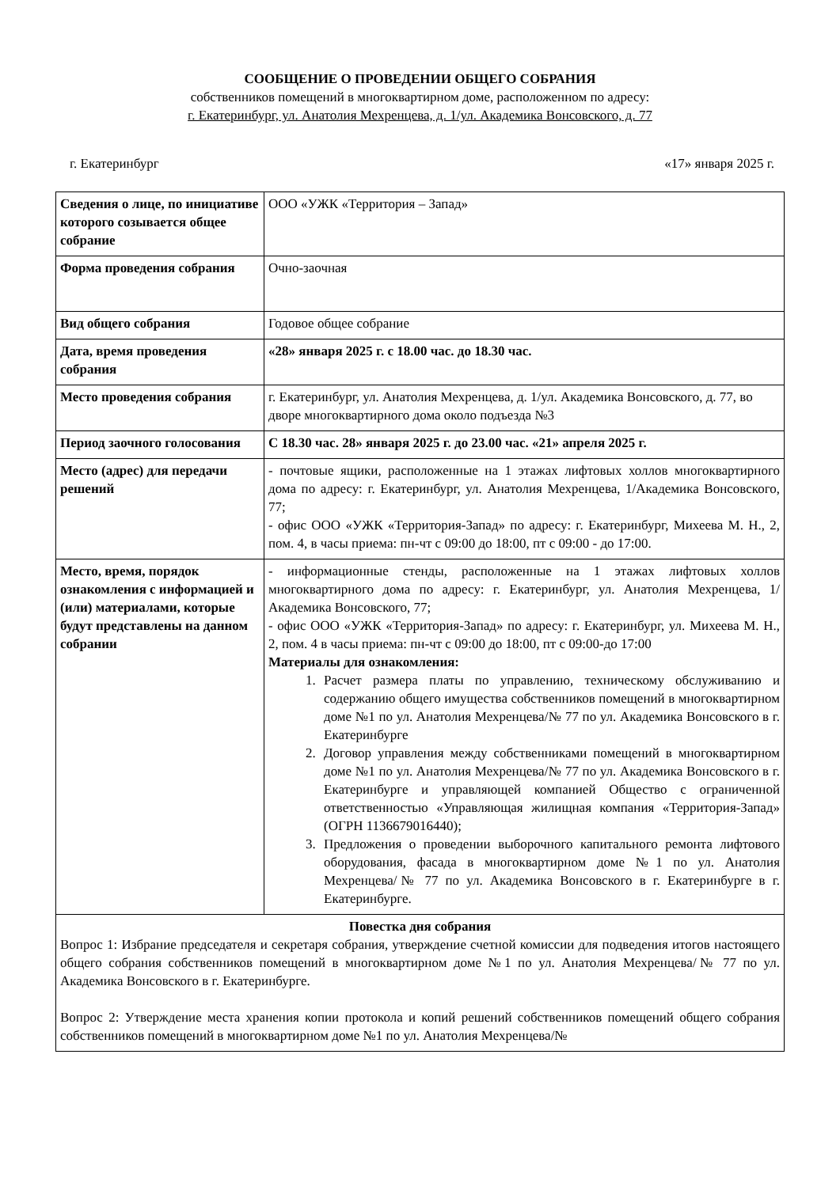СООБЩЕНИЕ О ПРОВЕДЕНИИ ОБЩЕГО СОБРАНИЯ
собственников помещений в многоквартирном доме, расположенном по адресу:
г. Екатеринбург, ул. Анатолия Мехренцева, д. 1/ул. Академика Вонсовского, д. 77
г. Екатеринбург «17» января 2025 г.
| Сведения о лице, по инициативе которого созывается общее собрание | ООО «УЖК «Территория – Запад» |
| Форма проведения собрания | Очно-заочная |
| Вид общего собрания | Годовое общее собрание |
| Дата, время проведения собрания | «28» января 2025 г. с 18.00 час. до 18.30 час. |
| Место проведения собрания | г. Екатеринбург, ул. Анатолия Мехренцева, д. 1/ул. Академика Вонсовского, д. 77, во дворе многоквартирного дома около подъезда №3 |
| Период заочного голосования | С 18.30 час. 28» января 2025 г. до 23.00 час. «21» апреля 2025 г. |
| Место (адрес) для передачи решений | - почтовые ящики, расположенные на 1 этажах лифтовых холлов многоквартирного дома по адресу: г. Екатеринбург, ул. Анатолия Мехренцева, 1/Академика Вонсовского, 77; - офис ООО «УЖК «Территория-Запад» по адресу: г. Екатеринбург, Михеева М. Н., 2, пом. 4, в часы приема: пн-чт с 09:00 до 18:00, пт с 09:00 - до 17:00. |
| Место, время, порядок ознакомления с информацией и (или) материалами, которые будут представлены на данном собрании | - информационные стенды, расположенные на 1 этажах лифтовых холлов многоквартирного дома по адресу: г. Екатеринбург, ул. Анатолия Мехренцева, 1/Академика Вонсовского, 77; - офис ООО «УЖК «Территория-Запад» по адресу: г. Екатеринбург, ул. Михеева М. Н., 2, пом. 4 в часы приема: пн-чт с 09:00 до 18:00, пт с 09:00-до 17:00 Материалы для ознакомления: 1. Расчет размера платы по управлению, техническому обслуживанию и содержанию общего имущества собственников помещений в многоквартирном доме №1 по ул. Анатолия Мехренцева/№ 77 по ул. Академика Вонсовского в г. Екатеринбурге 2. Договор управления между собственниками помещений в многоквартирном доме №1 по ул. Анатолия Мехренцева/№ 77 по ул. Академика Вонсовского в г. Екатеринбурге и управляющей компанией Общество с ограниченной ответственностью «Управляющая жилищная компания «Территория-Запад» (ОГРН 1136679016440); 3. Предложения о проведении выборочного капитального ремонта лифтового оборудования, фасада в многоквартирном доме №1 по ул. Анатолия Мехренцева/№ 77 по ул. Академика Вонсовского в г. Екатеринбурге в г. Екатеринбурге. |
| Повестка дня собрания Вопрос 1: Избрание председателя и секретаря собрания, утверждение счетной комиссии для подведения итогов настоящего общего собрания собственников помещений в многоквартирном доме №1 по ул. Анатолия Мехренцева/№ 77 по ул. Академика Вонсовского в г. Екатеринбурге. Вопрос 2: Утверждение места хранения копии протокола и копий решений собственников помещений общего собрания собственников помещений в многоквартирном доме №1 по ул. Анатолия Мехренцева/№ | |